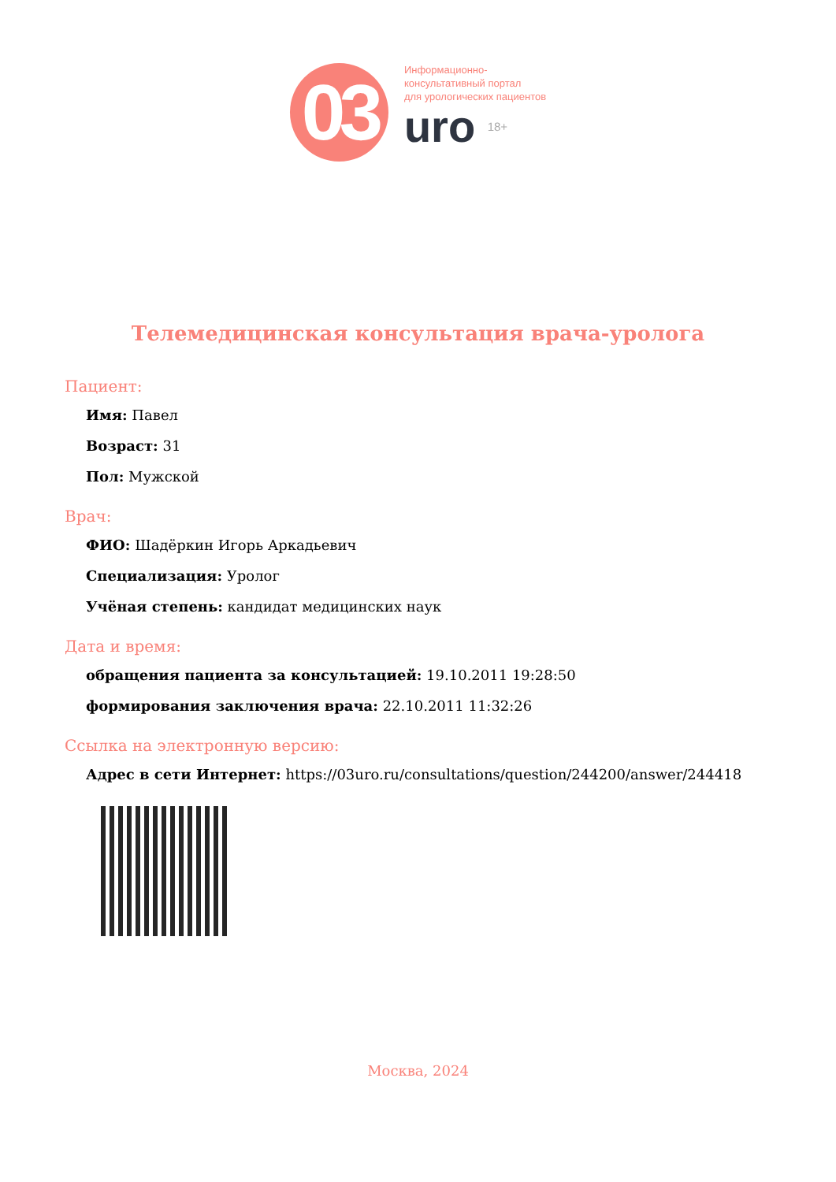03
Информационно-
консультативный портал
для урологических пациентов
uro 18+
Телемедицинская консультация врача-уролога
Пациент:
Имя: Павел
Возраст: 31
Пол: Мужской
Врач:
ФИО: Шадёркин Игорь Аркадьевич
Специализация: Уролог
Учёная степень: кандидат медицинских наук
Дата и время:
обращения пациента за консультацией: 19.10.2011 19:28:50
формирования заключения врача: 22.10.2011 11:32:26
Ссылка на электронную версию:
Адрес в сети Интернет: https://03uro.ru/consultations/question/244200/answer/244418
Москва, 2024